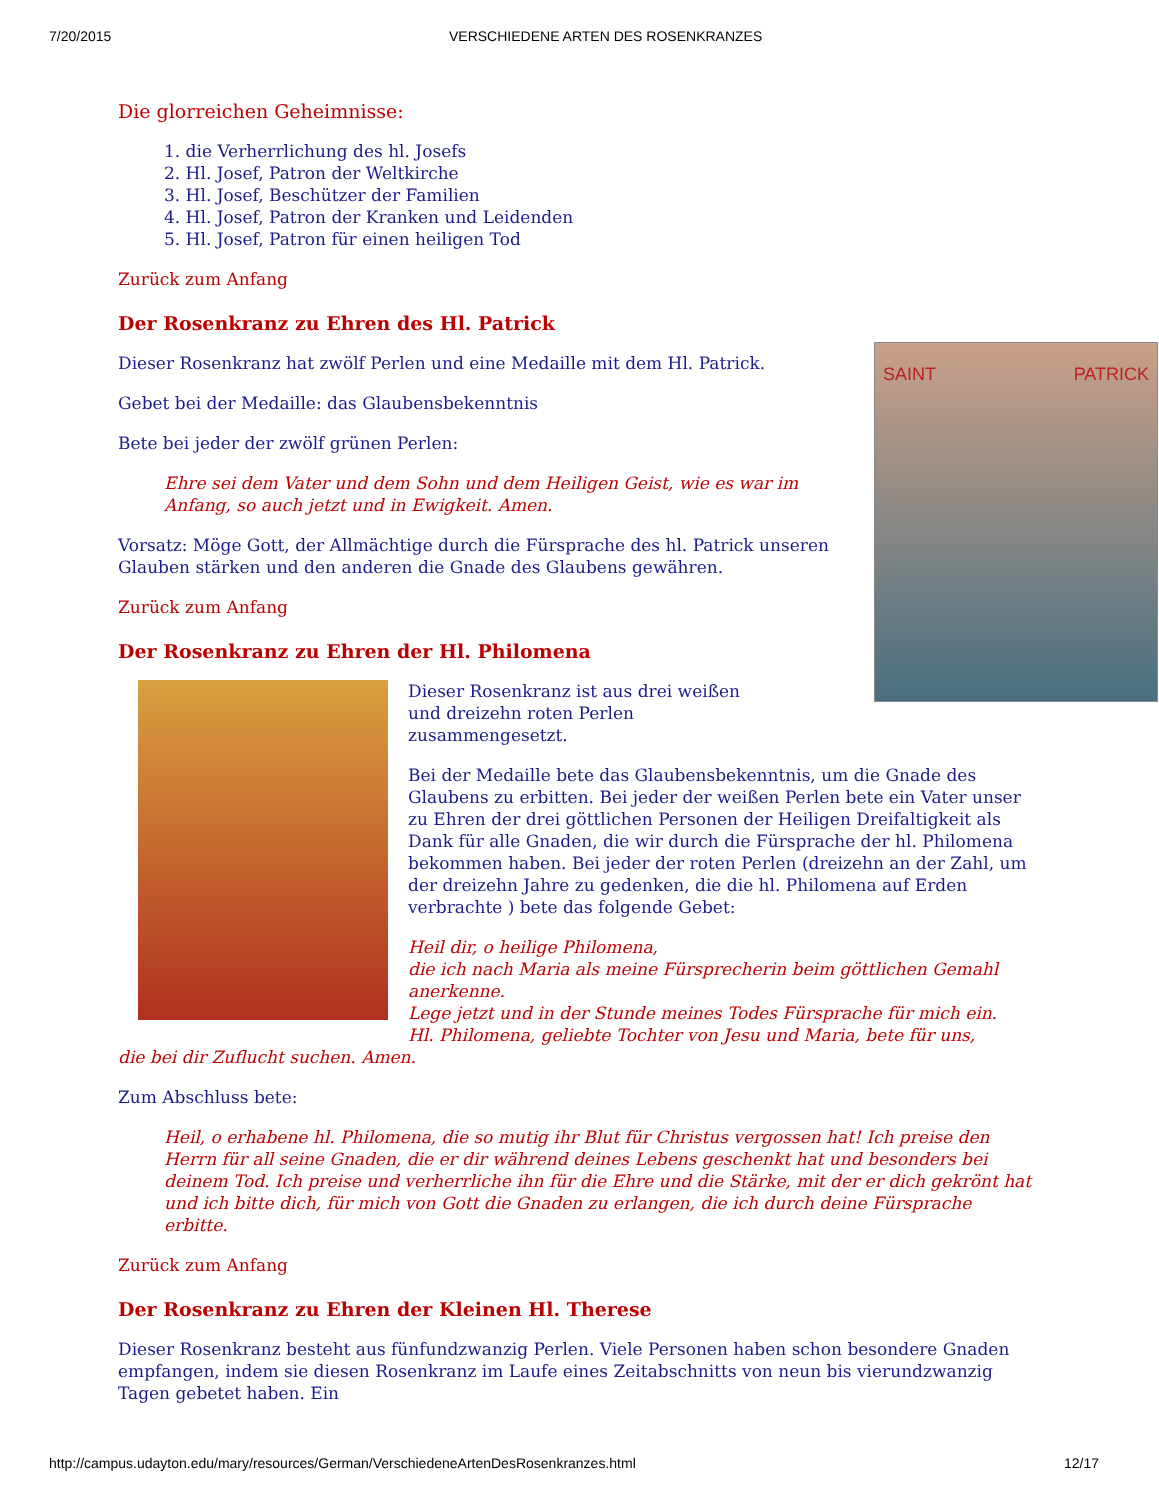7/20/2015 VERSCHIEDENE ARTEN DES ROSENKRANZES
Die glorreichen Geheimnisse:
1. die Verherrlichung des hl. Josefs
2. Hl. Josef, Patron der Weltkirche
3. Hl. Josef, Beschützer der Familien
4. Hl. Josef, Patron der Kranken und Leidenden
5. Hl. Josef, Patron für einen heiligen Tod
Zurück zum Anfang
Der Rosenkranz zu Ehren des Hl. Patrick
SAINT PATRICK
Dieser Rosenkranz hat zwölf Perlen und eine Medaille mit dem Hl. Patrick.
Gebet bei der Medaille: das Glaubensbekenntnis
Bete bei jeder der zwölf grünen Perlen:
Ehre sei dem Vater und dem Sohn und dem Heiligen Geist, wie es war im Anfang, so auch jetzt und in Ewigkeit. Amen.
Vorsatz: Möge Gott, der Allmächtige durch die Fürsprache des hl. Patrick unseren Glauben stärken und den anderen die Gnade des Glaubens gewähren.
Zurück zum Anfang
Der Rosenkranz zu Ehren der Hl. Philomena
Dieser Rosenkranz ist aus drei weißen
und dreizehn roten Perlen
zusammengesetzt.
Bei der Medaille bete das Glaubensbekenntnis, um die Gnade des Glaubens zu erbitten. Bei jeder der weißen Perlen bete ein Vater unser zu Ehren der drei göttlichen Personen der Heiligen Dreifaltigkeit als Dank für alle Gnaden, die wir durch die Fürsprache der hl. Philomena bekommen haben. Bei jeder der roten Perlen (dreizehn an der Zahl, um der dreizehn Jahre zu gedenken, die die hl. Philomena auf Erden verbrachte ) bete das folgende Gebet:
Heil dir, o heilige Philomena,
die ich nach Maria als meine Fürsprecherin beim göttlichen Gemahl anerkenne.
Lege jetzt und in der Stunde meines Todes Fürsprache für mich ein.
Hl. Philomena, geliebte Tochter von Jesu und Maria, bete für uns,
die bei dir Zuflucht suchen. Amen.
Zum Abschluss bete:
Heil, o erhabene hl. Philomena, die so mutig ihr Blut für Christus vergossen hat! Ich preise den Herrn für all seine Gnaden, die er dir während deines Lebens geschenkt hat und besonders bei deinem Tod. Ich preise und verherrliche ihn für die Ehre und die Stärke, mit der er dich gekrönt hat und ich bitte dich, für mich von Gott die Gnaden zu erlangen, die ich durch deine Fürsprache erbitte.
Zurück zum Anfang
Der Rosenkranz zu Ehren der Kleinen Hl. Therese
Dieser Rosenkranz besteht aus fünfundzwanzig Perlen. Viele Personen haben schon besondere Gnaden empfangen, indem sie diesen Rosenkranz im Laufe eines Zeitabschnitts von neun bis vierundzwanzig Tagen gebetet haben. Ein
http://campus.udayton.edu/mary/resources/German/VerschiedeneArtenDesRosenkranzes.html 12/17